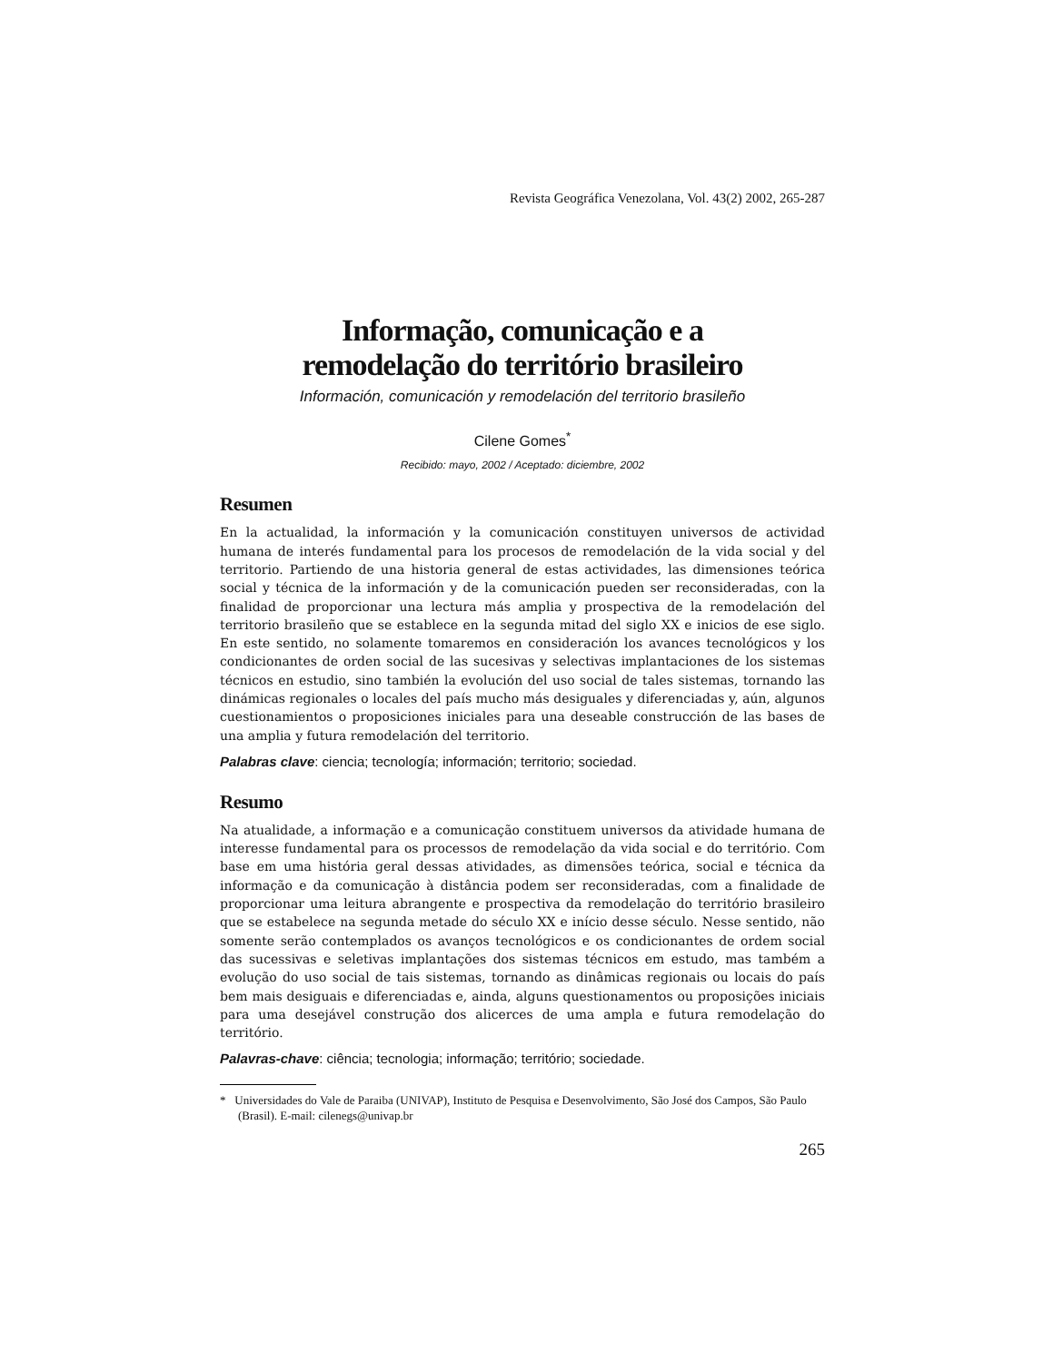Revista Geográfica Venezolana, Vol. 43(2) 2002, 265-287
Informação, comunicação e a
remodelação do território brasileiro
Información, comunicación y remodelación del territorio brasileño
Cilene Gomes<sup>*</sup>
Recibido: mayo, 2002 / Aceptado: diciembre, 2002
Resumen
En la actualidad, la información y la comunicación constituyen universos de actividad humana de interés fundamental para los procesos de remodelación de la vida social y del territorio. Partiendo de una historia general de estas actividades, las dimensiones teórica social y técnica de la información y de la comunicación pueden ser reconsideradas, con la finalidad de proporcionar una lectura más amplia y prospectiva de la remodelación del territorio brasileño que se establece en la segunda mitad del siglo XX e inicios de ese siglo. En este sentido, no solamente tomaremos en consideración los avances tecnológicos y los condicionantes de orden social de las sucesivas y selectivas implantaciones de los sistemas técnicos en estudio, sino también la evolución del uso social de tales sistemas, tornando las dinámicas regionales o locales del país mucho más desiguales y diferenciadas y, aún, algunos cuestionamientos o proposiciones iniciales para una deseable construcción de las bases de una amplia y futura remodelación del territorio.
Palabras clave: ciencia; tecnología; información; territorio; sociedad.
Resumo
Na atualidade, a informação e a comunicação constituem universos da atividade humana de interesse fundamental para os processos de remodelação da vida social e do território. Com base em uma história geral dessas atividades, as dimensões teórica, social e técnica da informação e da comunicação à distância podem ser reconsideradas, com a finalidade de proporcionar uma leitura abrangente e prospectiva da remodelação do território brasileiro que se estabelece na segunda metade do século XX e início desse século. Nesse sentido, não somente serão contemplados os avanços tecnológicos e os condicionantes de ordem social das sucessivas e seletivas implantações dos sistemas técnicos em estudo, mas também a evolução do uso social de tais sistemas, tornando as dinâmicas regionais ou locais do país bem mais desiguais e diferenciadas e, ainda, alguns questionamentos ou proposições iniciais para uma desejável construção dos alicerces de uma ampla e futura remodelação do território.
Palavras-chave: ciência; tecnologia; informação; território; sociedade.
* Universidades do Vale de Paraiba (UNIVAP), Instituto de Pesquisa e Desenvolvimento, São José dos Campos, São Paulo (Brasil). E-mail: cilenegs@univap.br
265